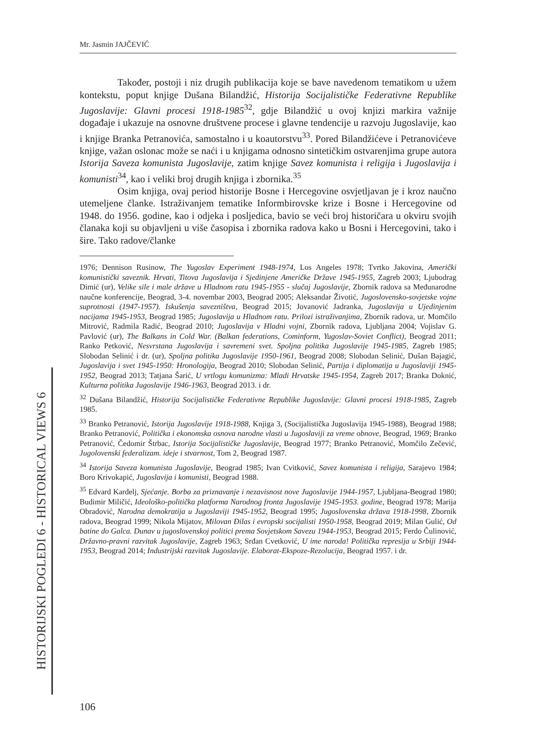Mr. Jasmin JAJČEVIĆ
Također, postoji i niz drugih publikacija koje se bave navedenom tematikom u užem kontekstu, poput knjige Dušana Bilandžić, Historija Socijalističke Federativne Republike Jugoslavije: Glavni procesi 1918-1985<sup>32</sup>, gdje Bilandžić u ovoj knjizi markira važnije događaje i ukazuje na osnovne društvene procese i glavne tendencije u razvoju Jugoslavije, kao i knjige Branka Petranovića, samostalno i u koautorstvu<sup>33</sup>. Pored Bilandžićeve i Petranovićeve knjige, važan oslonac može se naći i u knjigama odnosno sintetičkim ostvarenjima grupe autora Istorija Saveza komunista Jugoslavije, zatim knjige Savez komunista i religija i Jugoslavija i komunisti<sup>34</sup>, kao i veliki broj drugih knjiga i zbornika.<sup>35</sup>
Osim knjiga, ovaj period historije Bosne i Hercegovine osvjetljavan je i kroz naučno utemeljene članke. Istraživanjem tematike Informbirovske krize i Bosne i Hercegovine od 1948. do 1956. godine, kao i odjeka i posljedica, bavio se veći broj historičara u okviru svojih članaka koji su objavljeni u više časopisa i zbornika radova kako u Bosni i Hercegovini, tako i šire. Tako radove/članke
1976; Dennison Rusinow, The Yugoslav Experiment 1948-1974, Los Angeles 1978; Tvrtko Jakovina, Američki komunistički saveznik. Hrvati, Titova Jugoslavija i Sjedinjene Američke Države 1945-1955, Zagreb 2003; Ljubodrag Dimić (ur), Velike sile i male države u Hladnom ratu 1945-1955 - slučaj Jugoslavije, Zbornik radova sa Međunarodne naučne konferencije, Beograd, 3-4. novembar 2003, Beograd 2005; Aleksandar Životić, Jugoslovensko-sovjetske vojne suprotnosti (1947-1957). Iskušenja savezništva, Beograd 2015; Jovanović Jadranka, Jugoslavija u Ujedinjenim nacijama 1945-1953, Beograd 1985; Jugoslavija u Hladnom ratu. Prilozi istraživanjima, Zbornik radova, ur. Momčilo Mitrović, Radmila Radić, Beograd 2010; Jugoslavija v Hladni vojni, Zbornik radova, Ljubljana 2004; Vojislav G. Pavlović (ur), The Balkans in Cold War. (Balkan federations, Cominform, Yugoslav-Soviet Conflict), Beograd 2011; Ranko Petković, Nesvrstana Jugoslavija i savremeni svet. Spoljna politika Jugoslavije 1945-1985, Zagreb 1985; Slobodan Selinić i dr. (ur), Spoljna politika Jugoslavije 1950-1961, Beograd 2008; Slobodan Selinić, Dušan Bajagić, Jugoslavija i svet 1945-1950: Hronologija, Beograd 2010; Slobodan Selinić, Partija i diplomatija u Jugoslaviji 1945-1952, Beograd 2013; Tatjana Šarić, U vrtlogu komunizma: Mladi Hrvatske 1945-1954, Zagreb 2017; Branka Doknić, Kulturna politika Jugoslavije 1946-1963, Beograd 2013. i dr.
<sup>32</sup> Dušana Bilandžić, Historija Socijalističke Federativne Republike Jugoslavije: Glavni procesi 1918-1985, Zagreb 1985.
<sup>33</sup> Branko Petranović, Istorija Jugoslavije 1918-1988, Knjiga 3, (Socijalistička Jugoslavija 1945-1988), Beograd 1988; Branko Petranović, Politička i ekonomska osnova narodne vlasti u Jugoslaviji za vreme obnove, Beograd, 1969; Branko Petranović, Čedomir Štrbac, Istorija Socijalističke Jugoslavije, Beograd 1977; Branko Petranović, Momčilo Zečević, Jugolovenski federalizam. ideje i stvarnost, Tom 2, Beograd 1987.
<sup>34</sup> Istorija Saveza komunista Jugoslavije, Beograd 1985; Ivan Cvitković, Savez komunista i religija, Sarajevo 1984; Boro Krivokapić, Jugoslavija i komunisti, Beograd 1988.
<sup>35</sup> Edvard Kardelj, Sjećanje. Borba za priznavanje i nezavisnost nove Jugoslavije 1944-1957, Ljubljana-Beograd 1980; Budimir Miličić, Ideološko-politička platforma Narodnog fronta Jugoslavije 1945-1953. godine, Beograd 1978; Marija Obradović, Narodna demokratija u Jugoslaviji 1945-1952, Beograd 1995; Jugoslovenska država 1918-1998, Zbornik radova, Beograd 1999; Nikola Mijatov, Milovan Đilas i evropski socijalisti 1950-1958, Beograd 2019; Milan Gulić, Od batine do Galca. Dunav u jugoslovenskoj politici prema Sovjetskom Savezu 1944-1953, Beograd 2015; Ferdo Čulinović, Državno-pravni razvitak Jugoslavije, Zagreb 1963; Srđan Cvetković, U ime naroda! Politička represija u Srbiji 1944-1953, Beograd 2014; Industrijski razvitak Jugoslavije. Elaborat-Ekspoze-Rezolucija, Beograd 1957. i dr.
HISTORIJSKI POGLEDI 6 - HISTORICAL VIEWS 6
106